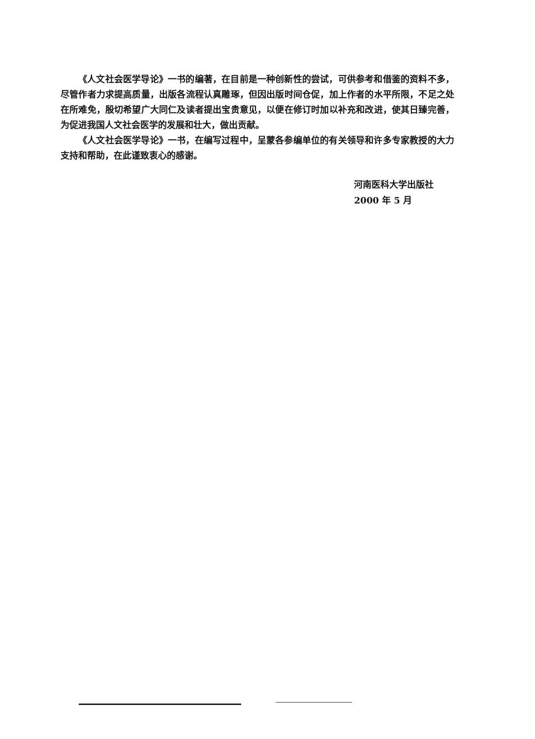《人文社会医学导论》一书的编著，在目前是一种创新性的尝试，可供参考和借鉴的资料不多，尽管作者力求提高质量，出版各流程认真雕琢，但因出版时间仓促，加上作者的水平所限，不足之处在所难免，殷切希望广大同仁及读者提出宝贵意见，以便在修订时加以补充和改进，使其日臻完善，为促进我国人文社会医学的发展和壮大，做出贡献。
《人文社会医学导论》一书，在编写过程中，呈蒙各参编单位的有关领导和许多专家教授的大力支持和帮助，在此谨致衷心的感谢。
河南医科大学出版社
2000 年 5 月